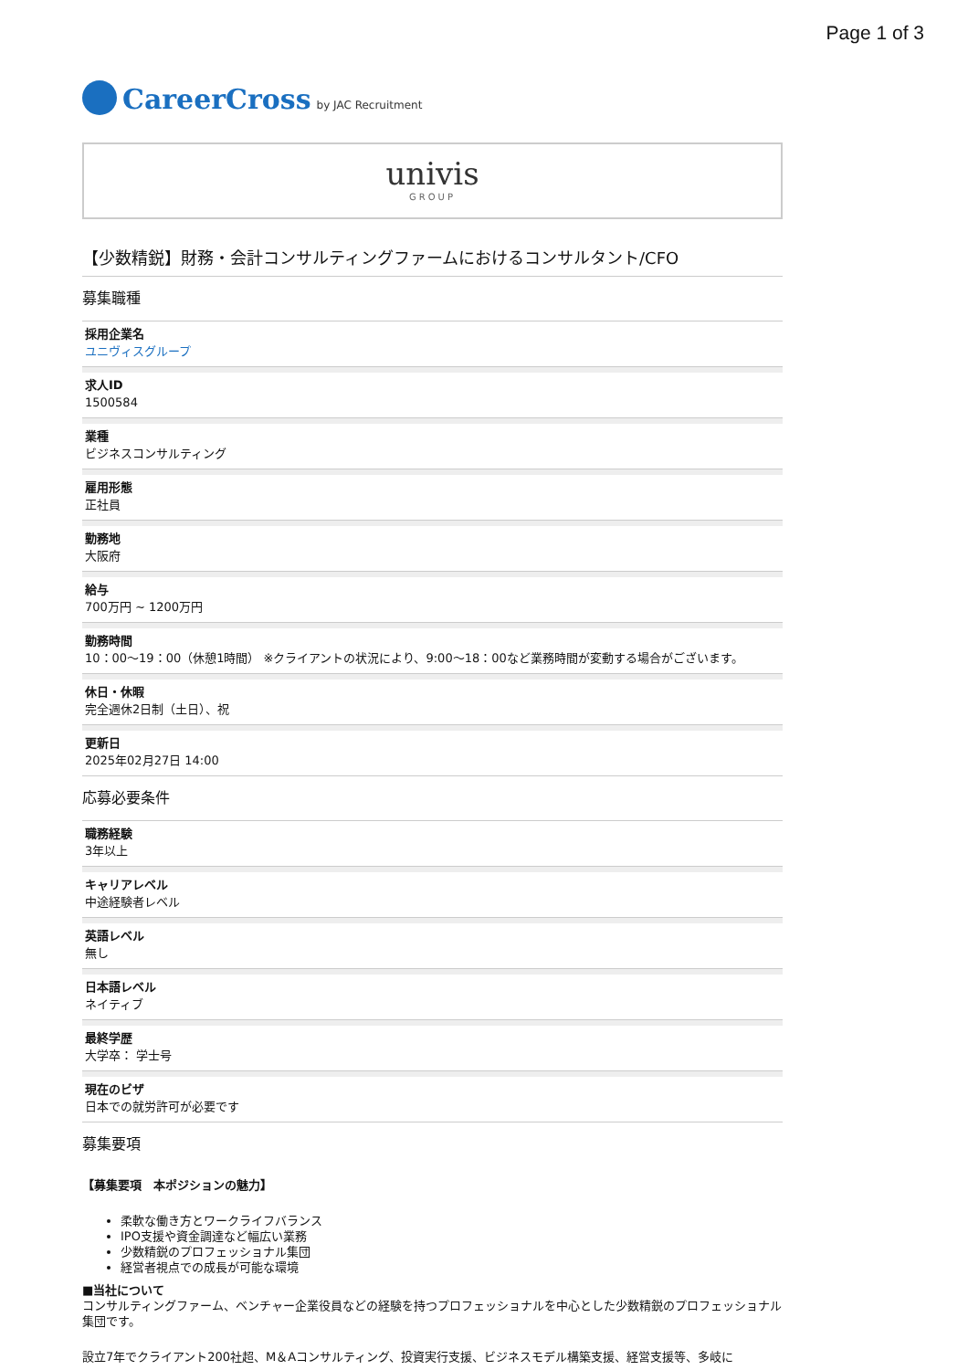Page 1 of 3
CareerCross by JAC Recruitment
univis
GROUP
【少数精鋭】財務・会計コンサルティングファームにおけるコンサルタント/CFO
募集職種
採用企業名
ユニヴィスグループ
求人ID
1500584
業種
ビジネスコンサルティング
雇用形態
正社員
勤務地
大阪府
給与
700万円 ~ 1200万円
勤務時間
10：00～19：00（休憩1時間） ※クライアントの状況により、9:00～18：00など業務時間が変動する場合がございます。
休日・休暇
完全週休2日制（土日）、祝
更新日
2025年02月27日 14:00
応募必要条件
職務経験
3年以上
キャリアレベル
中途経験者レベル
英語レベル
無し
日本語レベル
ネイティブ
最終学歴
大学卒： 学士号
現在のビザ
日本での就労許可が必要です
募集要項
【募集要項　本ポジションの魅力】
柔軟な働き方とワークライフバランス
IPO支援や資金調達など幅広い業務
少数精鋭のプロフェッショナル集団
経営者視点での成長が可能な環境
■当社について
コンサルティングファーム、ベンチャー企業役員などの経験を持つプロフェッショナルを中心とした少数精鋭のプロフェッショナル集団です。
設立7年でクライアント200社超、M＆Aコンサルティング、投資実行支援、ビジネスモデル構築支援、経営支援等、多岐に